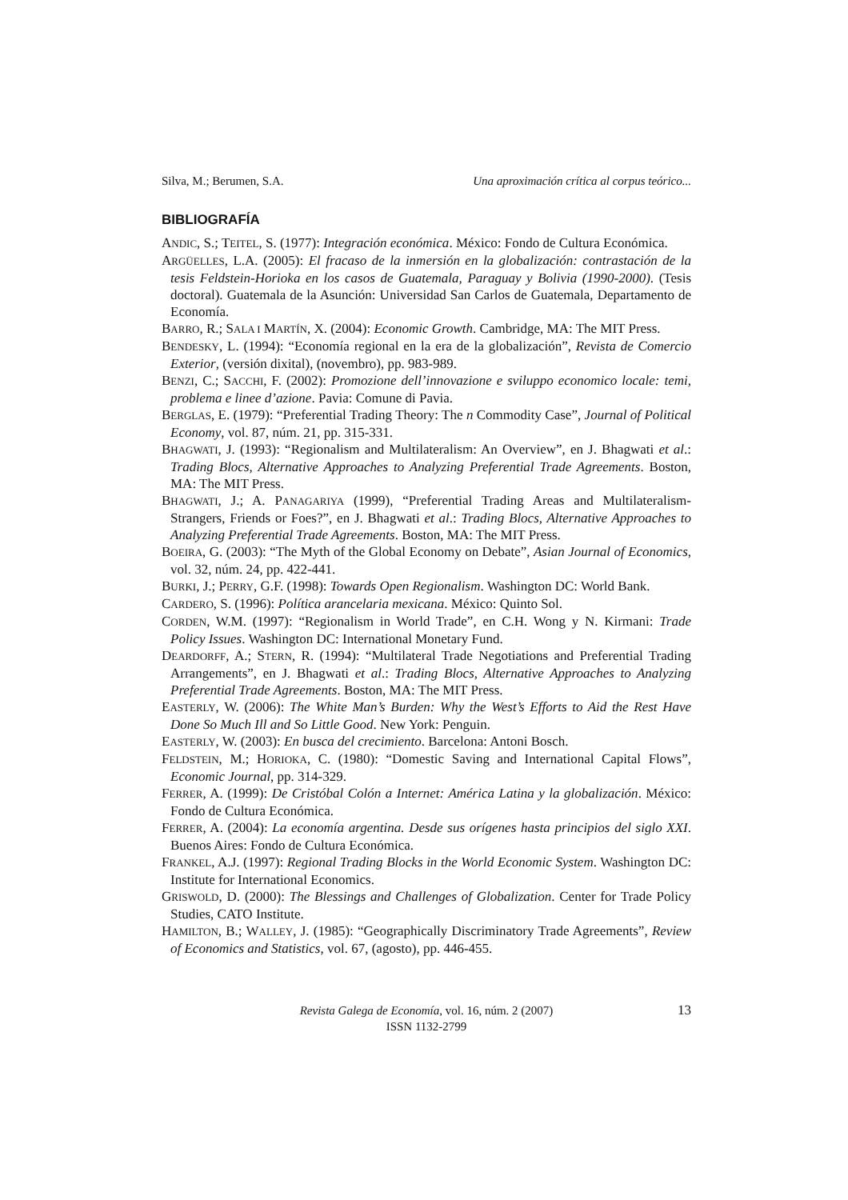Silva, M.; Berumen, S.A. Una aproximación crítica al corpus teórico...
BIBLIOGRAFÍA
ANDIC, S.; TEITEL, S. (1977): Integración económica. México: Fondo de Cultura Económica.
ARGÜELLES, L.A. (2005): El fracaso de la inmersión en la globalización: contrastación de la tesis Feldstein-Horioka en los casos de Guatemala, Paraguay y Bolivia (1990-2000). (Tesis doctoral). Guatemala de la Asunción: Universidad San Carlos de Guatemala, Departamento de Economía.
BARRO, R.; SALA I MARTÍN, X. (2004): Economic Growth. Cambridge, MA: The MIT Press.
BENDESKY, L. (1994): “Economía regional en la era de la globalización”, Revista de Comercio Exterior, (versión dixital), (novembro), pp. 983-989.
BENZI, C.; SACCHI, F. (2002): Promozione dell’innovazione e sviluppo economico locale: temi, problema e linee d’azione. Pavia: Comune di Pavia.
BERGLAS, E. (1979): “Preferential Trading Theory: The n Commodity Case”, Journal of Political Economy, vol. 87, núm. 21, pp. 315-331.
BHAGWATI, J. (1993): “Regionalism and Multilateralism: An Overview”, en J. Bhagwati et al.: Trading Blocs, Alternative Approaches to Analyzing Preferential Trade Agreements. Boston, MA: The MIT Press.
BHAGWATI, J.; A. PANAGARIYA (1999), “Preferential Trading Areas and Multilateralism-Strangers, Friends or Foes?”, en J. Bhagwati et al.: Trading Blocs, Alternative Approaches to Analyzing Preferential Trade Agreements. Boston, MA: The MIT Press.
BOEIRA, G. (2003): “The Myth of the Global Economy on Debate”, Asian Journal of Economics, vol. 32, núm. 24, pp. 422-441.
BURKI, J.; PERRY, G.F. (1998): Towards Open Regionalism. Washington DC: World Bank.
CARDERO, S. (1996): Política arancelaria mexicana. México: Quinto Sol.
CORDEN, W.M. (1997): “Regionalism in World Trade”, en C.H. Wong y N. Kirmani: Trade Policy Issues. Washington DC: International Monetary Fund.
DEARDORFF, A.; STERN, R. (1994): “Multilateral Trade Negotiations and Preferential Trading Arrangements”, en J. Bhagwati et al.: Trading Blocs, Alternative Approaches to Analyzing Preferential Trade Agreements. Boston, MA: The MIT Press.
EASTERLY, W. (2006): The White Man’s Burden: Why the West’s Efforts to Aid the Rest Have Done So Much Ill and So Little Good. New York: Penguin.
EASTERLY, W. (2003): En busca del crecimiento. Barcelona: Antoni Bosch.
FELDSTEIN, M.; HORIOKA, C. (1980): “Domestic Saving and International Capital Flows”, Economic Journal, pp. 314-329.
FERRER, A. (1999): De Cristóbal Colón a Internet: América Latina y la globalización. México: Fondo de Cultura Económica.
FERRER, A. (2004): La economía argentina. Desde sus orígenes hasta principios del siglo XXI. Buenos Aires: Fondo de Cultura Económica.
FRANKEL, A.J. (1997): Regional Trading Blocks in the World Economic System. Washington DC: Institute for International Economics.
GRISWOLD, D. (2000): The Blessings and Challenges of Globalization. Center for Trade Policy Studies, CATO Institute.
HAMILTON, B.; WALLEY, J. (1985): “Geographically Discriminatory Trade Agreements”, Review of Economics and Statistics, vol. 67, (agosto), pp. 446-455.
Revista Galega de Economía, vol. 16, núm. 2 (2007)
ISSN 1132-2799
13